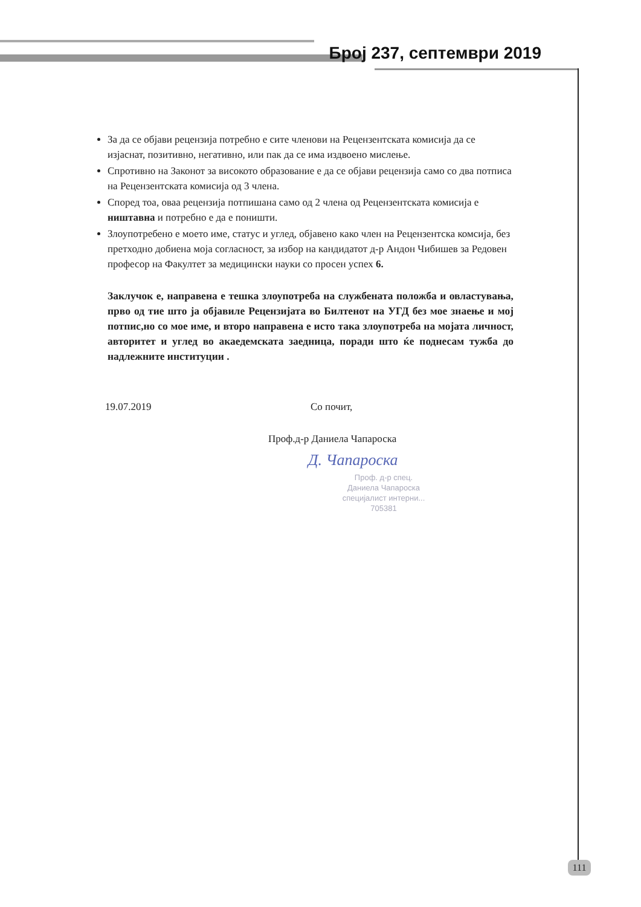Број 237, септември 2019
За да се објави рецензија потребно е сите членови на Рецензентската комисија да се изјаснат, позитивно, негативно, или пак да се има издвоено мислење.
Спротивно на Законот за високото образование е да се објави рецензија само со два потписа на Рецензентската комисија од 3 члена.
Според тоа, оваа рецензија потпишана само од 2 члена од Рецензентската комисија е ништавна и потребно е да е поништи.
Злоупотребено е моето име, статус и углед, објавено како член на Рецензентска комсија, без претходно добиена моја согласност, за избор на кандидатот д-р Андон Чибишев за Редовен професор на Факултет за медицински науки со просен успех 6.
Заклучок е, направена е тешка злоупотреба на службената положба и овластувања, прво од тие што ја објавиле Рецензијата во Билтенот на УГД без мое знаење и мој потпис,но со мое име, и второ направена е исто така злоупотреба на мојата личност, авторитет и углед во акаедемската заедница, поради што ќе поднесам тужба до надлежните институции .
19.07.2019 Со почит,
Проф.д-р Даниела Чапароска
Д. Чапароска
Проф. д-р спец. Даниела Чапароска
специјалист интерни...
705381
111